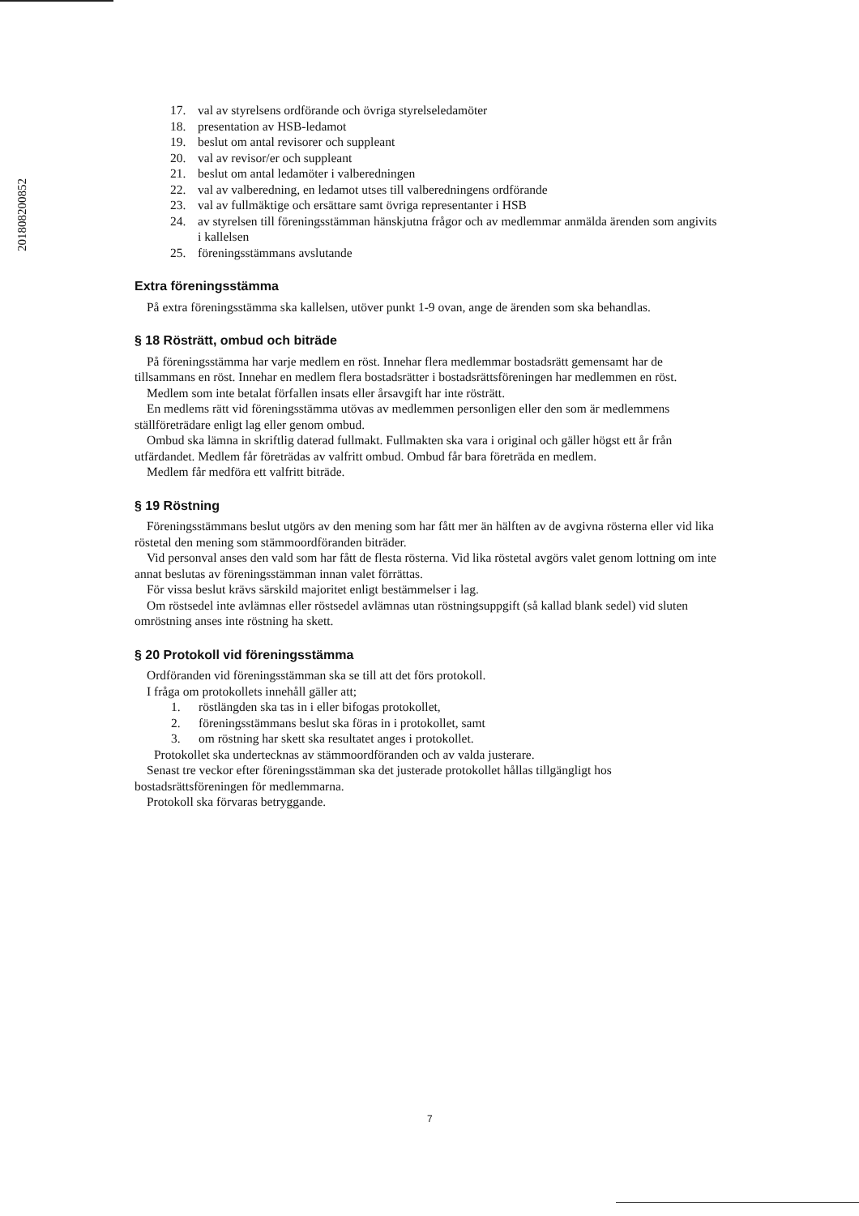201808200852
17. val av styrelsens ordförande och övriga styrelseledamöter
18. presentation av HSB-ledamot
19. beslut om antal revisorer och suppleant
20. val av revisor/er och suppleant
21. beslut om antal ledamöter i valberedningen
22. val av valberedning, en ledamot utses till valberedningens ordförande
23. val av fullmäktige och ersättare samt övriga representanter i HSB
24. av styrelsen till föreningsstämman hänskjutna frågor och av medlemmar anmälda ärenden som angivits i kallelsen
25. föreningsstämmans avslutande
Extra föreningsstämma
På extra föreningsstämma ska kallelsen, utöver punkt 1-9 ovan, ange de ärenden som ska behandlas.
§ 18 Rösträtt, ombud och biträde
På föreningsstämma har varje medlem en röst. Innehar flera medlemmar bostadsrätt gemensamt har de tillsammans en röst. Innehar en medlem flera bostadsrätter i bostadsrättsföreningen har medlemmen en röst.
Medlem som inte betalat förfallen insats eller årsavgift har inte rösträtt.
En medlems rätt vid föreningsstämma utövas av medlemmen personligen eller den som är medlemmens ställföreträdare enligt lag eller genom ombud.
Ombud ska lämna in skriftlig daterad fullmakt. Fullmakten ska vara i original och gäller högst ett år från utfärdandet. Medlem får företrädas av valfritt ombud. Ombud får bara företräda en medlem.
Medlem får medföra ett valfritt biträde.
§ 19 Röstning
Föreningsstämmans beslut utgörs av den mening som har fått mer än hälften av de avgivna rösterna eller vid lika röstetal den mening som stämmoordföranden biträder.
Vid personval anses den vald som har fått de flesta rösterna. Vid lika röstetal avgörs valet genom lottning om inte annat beslutas av föreningsstämman innan valet förrättas.
För vissa beslut krävs särskild majoritet enligt bestämmelser i lag.
Om röstsedel inte avlämnas eller röstsedel avlämnas utan röstningsuppgift (så kallad blank sedel) vid sluten omröstning anses inte röstning ha skett.
§ 20 Protokoll vid föreningsstämma
Ordföranden vid föreningsstämman ska se till att det förs protokoll.
I fråga om protokollets innehåll gäller att;
1. röstlängden ska tas in i eller bifogas protokollet,
2. föreningsstämmans beslut ska föras in i protokollet, samt
3. om röstning har skett ska resultatet anges i protokollet.
Protokollet ska undertecknas av stämmoordföranden och av valda justerare.
Senast tre veckor efter föreningsstämman ska det justerade protokollet hållas tillgängligt hos bostadsrättsföreningen för medlemmarna.
Protokoll ska förvaras betryggande.
7